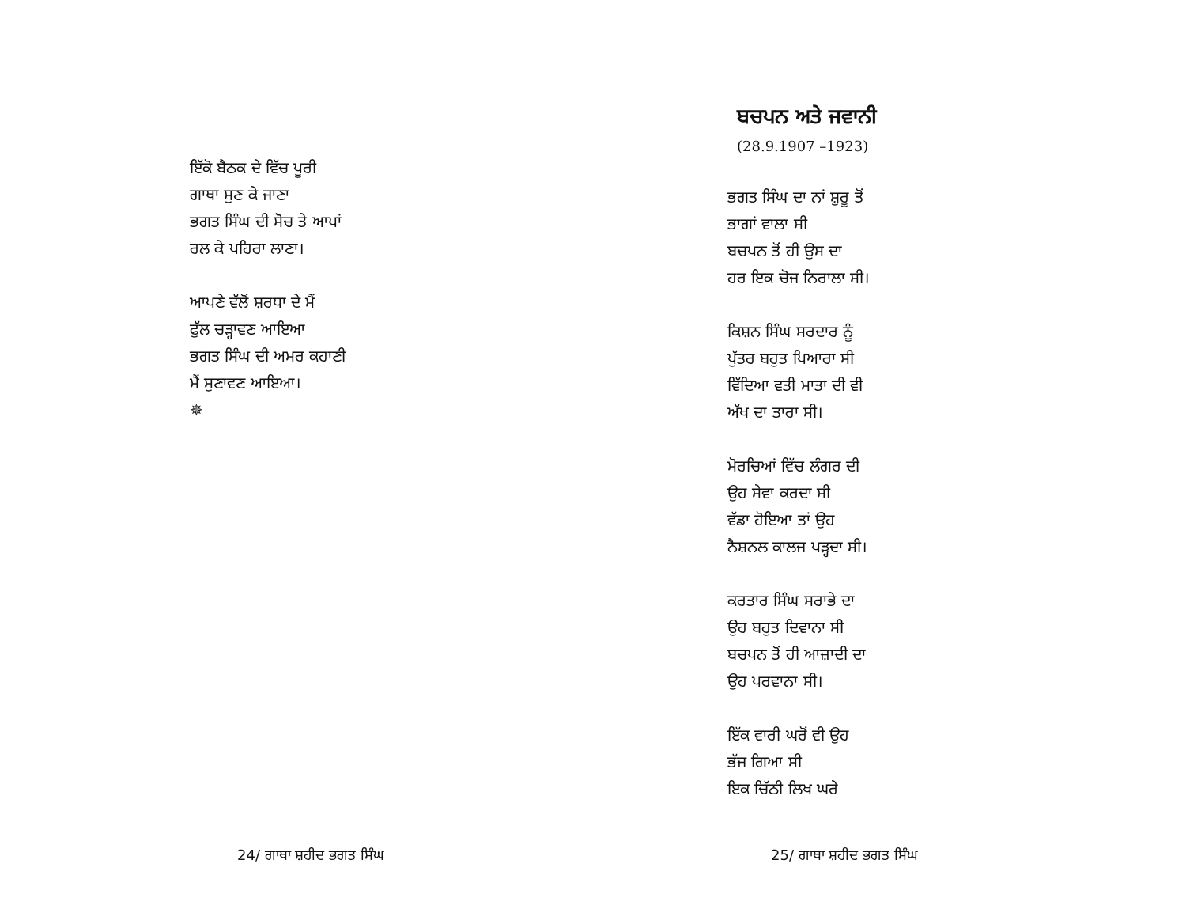ਇੱਕੋ ਬੈਠਕ ਦੇ ਵਿੱਚ ਪੂਰੀ
ਗਾਥਾ ਸੁਣ ਕੇ ਜਾਣਾ
ਭਗਤ ਸਿੰਘ ਦੀ ਸੋਚ ਤੇ ਆਪਾਂ
ਰਲ ਕੇ ਪਹਿਰਾ ਲਾਣਾ।
ਆਪਣੇ ਵੱਲੋਂ ਸ਼ਰਧਾ ਦੇ ਮੈਂ
ਫੁੱਲ ਚੜ੍ਹਾਵਣ ਆਇਆ
ਭਗਤ ਸਿੰਘ ਦੀ ਅਮਰ ਕਹਾਣੀ
ਮੈਂ ਸੁਣਾਵਣ ਆਇਆ।
✵
24/ ਗਾਥਾ ਸ਼ਹੀਦ ਭਗਤ ਸਿੰਘ
ਬਚਪਨ ਅਤੇ ਜਵਾਨੀ
(28.9.1907 –1923)
ਭਗਤ ਸਿੰਘ ਦਾ ਨਾਂ ਸ਼ੁਰੂ ਤੋਂ
ਭਾਗਾਂ ਵਾਲਾ ਸੀ
ਬਚਪਨ ਤੋਂ ਹੀ ਉਸ ਦਾ
ਹਰ ਇਕ ਚੋਜ ਨਿਰਾਲਾ ਸੀ।
ਕਿਸ਼ਨ ਸਿੰਘ ਸਰਦਾਰ ਨੂੰ
ਪੁੱਤਰ ਬਹੁਤ ਪਿਆਰਾ ਸੀ
ਵਿੱਦਿਆ ਵਤੀ ਮਾਤਾ ਦੀ ਵੀ
ਅੱਖ ਦਾ ਤਾਰਾ ਸੀ।
ਮੋਰਚਿਆਂ ਵਿੱਚ ਲੰਗਰ ਦੀ
ਉਹ ਸੇਵਾ ਕਰਦਾ ਸੀ
ਵੱਡਾ ਹੋਇਆ ਤਾਂ ਉਹ
ਨੈਸ਼ਨਲ ਕਾਲਜ ਪੜ੍ਹਦਾ ਸੀ।
ਕਰਤਾਰ ਸਿੰਘ ਸਰਾਭੇ ਦਾ
ਉਹ ਬਹੁਤ ਦਿਵਾਨਾ ਸੀ
ਬਚਪਨ ਤੋਂ ਹੀ ਆਜ਼ਾਦੀ ਦਾ
ਉਹ ਪਰਵਾਨਾ ਸੀ।
ਇੱਕ ਵਾਰੀ ਘਰੋਂ ਵੀ ਉਹ
ਭੱਜ ਗਿਆ ਸੀ
ਇਕ ਚਿੱਠੀ ਲਿਖ ਘਰੇ
25/ ਗਾਥਾ ਸ਼ਹੀਦ ਭਗਤ ਸਿੰਘ